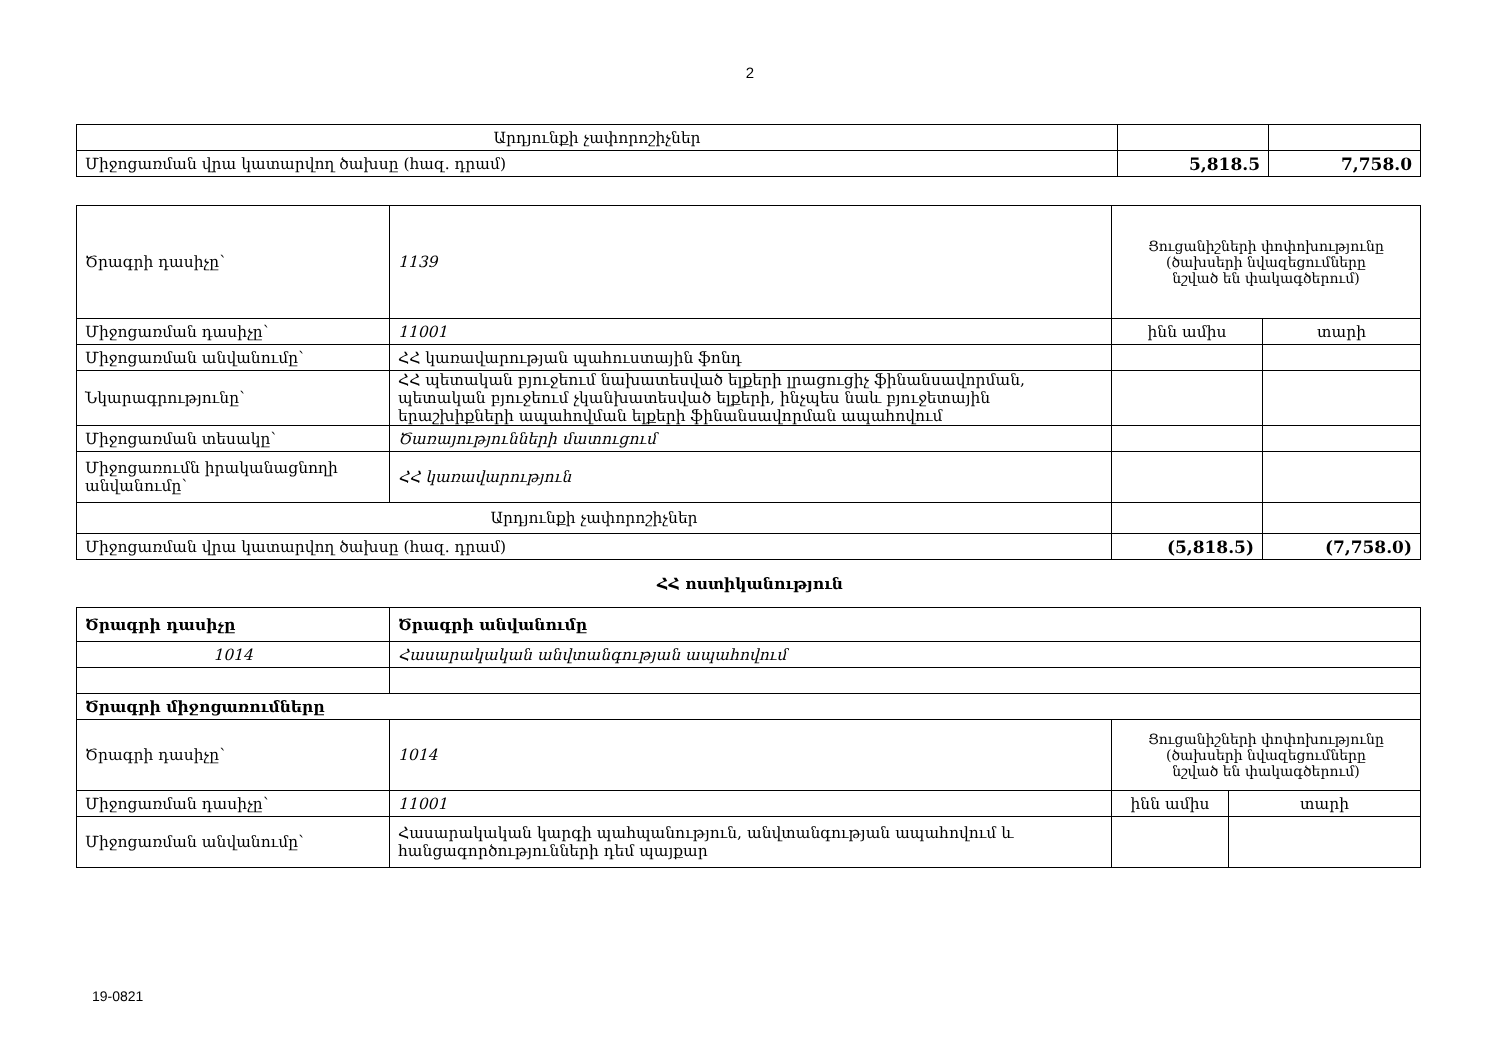2
| Արդյունքի չափորոշիչներ | | |
| Միջոցառման վրա կատարվող ծախսը (հազ. դրամ) | 5,818.5 | 7,758.0 |
| Ծրագրի դասիչը՝ | 1139 | Ցուցանիշների փոփոխությունը (ծախսերի նվազեցումները նշված են փակագծերում) | |
| Միջոցառման դասիչը՝ | 11001 | ինն ամիս | տարի |
| Միջոցառման անվանումը՝ | ՀՀ կառավարության պահուստային ֆոնդ | | |
| Նկարագրությունը՝ | ՀՀ պետական բյուջեում նախատեսված ելքերի լրացուցիչ ֆինանսավորման, պետական բյուջեում չկանխատեսված ելքերի, ինչպես նաև բյուջետային երաշխիքների ապահովման ելքերի ֆինանսավորման ապահովում | | |
| Միջոցառման տեսակը՝ | Ծառայությունների մատուցում | | |
| Միջոցառումն իրականացնողի անվանումը՝ | ՀՀ կառավարություն | | |
| Արդյունքի չափորոշիչներ | | | |
| Միջոցառման վրա կատարվող ծախսը (հազ. դրամ) | | (5,818.5) | (7,758.0) |
ՀՀ ոստիկանություն
| Ծրագրի դասիչը | Ծրագրի անվանումը | | |
| 1014 | Հասարակական անվտանգության ապահովում | | |
| Ծրագրի միջոցառումները | | | |
| Ծրագրի դասիչը՝ | 1014 | Ցուցանիշների փոփոխությունը (ծախսերի նվազեցումները նշված են փակագծերում) | |
| Միջոցառման դասիչը՝ | 11001 | ինն ամիս | տարի |
| Միջոցառման անվանումը՝ | Հասարակական կարգի պահպանություն, անվտանգության ապահովում և հանցագործությունների դեմ պայքար | | |
19-0821